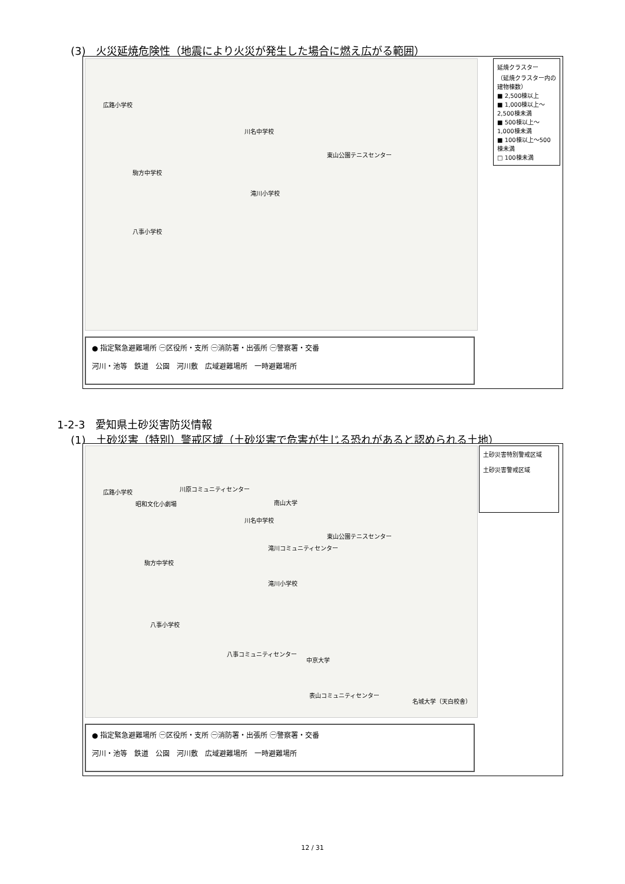(3)　火災延焼危険性（地震により火災が発生した場合に燃え広がる範囲）
広路小学校
川名中学校
東山公園テニスセンター
駒方中学校
滝川小学校
八事小学校
延焼クラスター
（延焼クラスター内の建物棟数）
■ 2,500棟以上
■ 1,000棟以上～2,500棟未満
■ 500棟以上～1,000棟未満
■ 100棟以上～500棟未満
□ 100棟未満
● 指定緊急避難場所 ㊀区役所・支所 ㊀消防署・出張所 ㊀警察署・交番
河川・池等　鉄道　公園　河川敷　広域避難場所　一時避難場所
1-2-3　愛知県土砂災害防災情報
(1)　土砂災害（特別）警戒区域（土砂災害で危害が生じる恐れがあると認められる土地）
広路小学校 川原コミュニティセンター
昭和文化小劇場 南山大学
川名中学校
東山公園テニスセンター
滝川コミュニティセンター
駒方中学校
滝川小学校
八事小学校
八事コミュニティセンター
中京大学
表山コミュニティセンター
名城大学（天白校舎）
土砂災害特別警戒区域
土砂災害警戒区域
● 指定緊急避難場所 ㊀区役所・支所 ㊀消防署・出張所 ㊀警察署・交番
河川・池等　鉄道　公園　河川敷　広域避難場所　一時避難場所
12 / 31